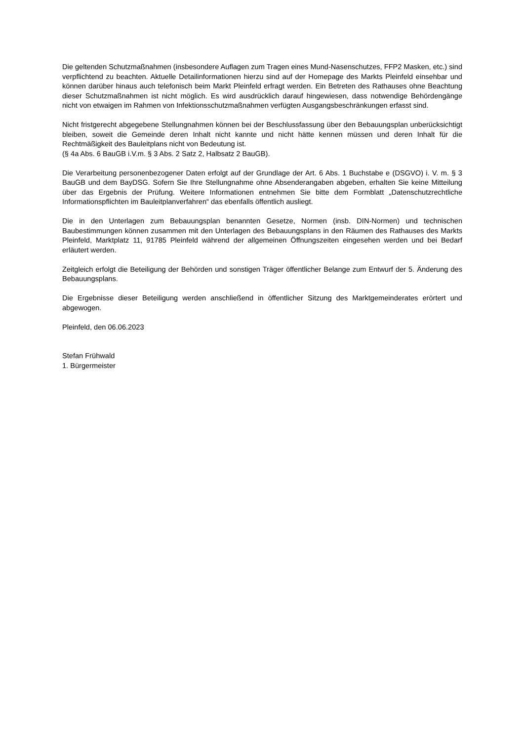Die geltenden Schutzmaßnahmen (insbesondere Auflagen zum Tragen eines Mund-Nasenschutzes, FFP2 Masken, etc.) sind verpflichtend zu beachten. Aktuelle Detailinformationen hierzu sind auf der Homepage des Markts Pleinfeld einsehbar und können darüber hinaus auch telefonisch beim Markt Pleinfeld erfragt werden. Ein Betreten des Rathauses ohne Beachtung dieser Schutzmaßnahmen ist nicht möglich. Es wird ausdrücklich darauf hingewiesen, dass notwendige Behördengänge nicht von etwaigen im Rahmen von Infektionsschutzmaßnahmen verfügten Ausgangsbeschränkungen erfasst sind.
Nicht fristgerecht abgegebene Stellungnahmen können bei der Beschlussfassung über den Bebauungsplan unberücksichtigt bleiben, soweit die Gemeinde deren Inhalt nicht kannte und nicht hätte kennen müssen und deren Inhalt für die Rechtmäßigkeit des Bauleitplans nicht von Bedeutung ist.
(§ 4a Abs. 6 BauGB i.V.m. § 3 Abs. 2 Satz 2, Halbsatz 2 BauGB).
Die Verarbeitung personenbezogener Daten erfolgt auf der Grundlage der Art. 6 Abs. 1 Buchstabe e (DSGVO) i. V. m. § 3 BauGB und dem BayDSG. Sofern Sie Ihre Stellungnahme ohne Absenderangaben abgeben, erhalten Sie keine Mitteilung über das Ergebnis der Prüfung. Weitere Informationen entnehmen Sie bitte dem Formblatt „Datenschutzrechtliche Informationspflichten im Bauleitplanverfahren“ das ebenfalls öffentlich ausliegt.
Die in den Unterlagen zum Bebauungsplan benannten Gesetze, Normen (insb. DIN-Normen) und technischen Baubestimmungen können zusammen mit den Unterlagen des Bebauungsplans in den Räumen des Rathauses des Markts Pleinfeld, Marktplatz 11, 91785 Pleinfeld während der allgemeinen Öffnungszeiten eingesehen werden und bei Bedarf erläutert werden.
Zeitgleich erfolgt die Beteiligung der Behörden und sonstigen Träger öffentlicher Belange zum Entwurf der 5. Änderung des Bebauungsplans.
Die Ergebnisse dieser Beteiligung werden anschließend in öffentlicher Sitzung des Marktgemeinderates erörtert und abgewogen.
Pleinfeld, den 06.06.2023
Stefan Frühwald
1. Bürgermeister